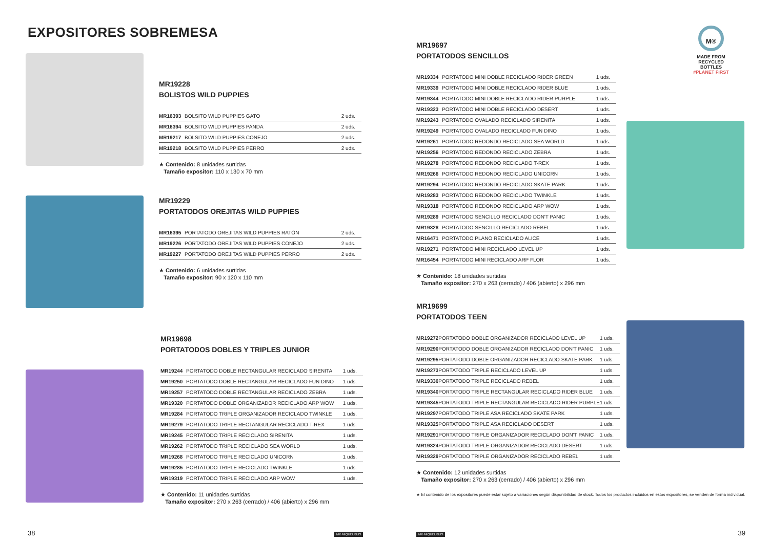EXPOSITORES SOBREMESA
MR19228
BOLISTOS WILD PUPPIES
| MR16393 | BOLSITO WILD PUPPIES GATO | 2 uds. |
| MR16394 | BOLSITO WILD PUPPIES PANDA | 2 uds. |
| MR19217 | BOLSITO WILD PUPPIES CONEJO | 2 uds. |
| MR19218 | BOLSITO WILD PUPPIES PERRO | 2 uds. |
★ Contenido: 8 unidades surtidas
Tamaño expositor: 110 x 130 x 70 mm
MR19229
PORTATODOS OREJITAS WILD PUPPIES
| MR16395 | PORTATODO OREJITAS WILD PUPPIES RATÓN | 2 uds. |
| MR19226 | PORTATODO OREJITAS WILD PUPPIES CONEJO | 2 uds. |
| MR19227 | PORTATODO OREJITAS WILD PUPPIES PERRO | 2 uds. |
★ Contenido: 6 unidades surtidas
Tamaño expositor: 90 x 120 x 110 mm
MR19698
PORTATODOS DOBLES Y TRIPLES JUNIOR
| MR19244 | PORTATODO DOBLE RECTANGULAR RECICLADO SIRENITA | 1 uds. |
| MR19250 | PORTATODO DOBLE RECTANGULAR RECICLADO FUN DINO | 1 uds. |
| MR19257 | PORTATODO DOBLE RECTANGULAR RECICLADO ZEBRA | 1 uds. |
| MR19320 | PORTATODO DOBLE ORGANIZADOR RECICLADO ARP WOW | 1 uds. |
| MR19284 | PORTATODO TRIPLE ORGANIZADOR RECICLADO TWINKLE | 1 uds. |
| MR19279 | PORTATODO TRIPLE RECTANGULAR RECICLADO T-REX | 1 uds. |
| MR19245 | PORTATODO TRIPLE RECICLADO SIRENITA | 1 uds. |
| MR19262 | PORTATODO TRIPLE RECICLADO SEA WORLD | 1 uds. |
| MR19268 | PORTATODO TRIPLE RECICLADO UNICORN | 1 uds. |
| MR19285 | PORTATODO TRIPLE RECICLADO TWINKLE | 1 uds. |
| MR19319 | PORTATODO TRIPLE RECICLADO ARP WOW | 1 uds. |
★ Contenido: 11 unidades surtidas
Tamaño expositor: 270 x 263 (cerrado) / 406 (abierto) x 296 mm
38 M® MIQUELRIUS
MR19697
PORTATODOS SENCILLOS
| MR19334 | PORTATODO MINI DOBLE RECICLADO RIDER GREEN | 1 uds. |
| MR19339 | PORTATODO MINI DOBLE RECICLADO RIDER BLUE | 1 uds. |
| MR19344 | PORTATODO MINI DOBLE RECICLADO RIDER PURPLE | 1 uds. |
| MR19323 | PORTATODO MINI DOBLE RECICLADO DESERT | 1 uds. |
| MR19243 | PORTATODO OVALADO RECICLADO SIRENITA | 1 uds. |
| MR19249 | PORTATODO OVALADO RECICLADO FUN DINO | 1 uds. |
| MR19261 | PORTATODO REDONDO RECICLADO SEA WORLD | 1 uds. |
| MR19256 | PORTATODO REDONDO RECICLADO ZEBRA | 1 uds. |
| MR19278 | PORTATODO REDONDO RECICLADO T-REX | 1 uds. |
| MR19266 | PORTATODO REDONDO RECICLADO UNICORN | 1 uds. |
| MR19294 | PORTATODO REDONDO RECICLADO SKATE PARK | 1 uds. |
| MR19283 | PORTATODO REDONDO RECICLADO TWINKLE | 1 uds. |
| MR19318 | PORTATODO REDONDO RECICLADO ARP WOW | 1 uds. |
| MR19289 | PORTATODO SENCILLO RECICLADO DON'T PANIC | 1 uds. |
| MR19328 | PORTATODO SENCILLO RECICLADO REBEL | 1 uds. |
| MR16471 | PORTATODO PLANO RECICLADO ALICE | 1 uds. |
| MR19271 | PORTATODO MINI RECICLADO LEVEL UP | 1 uds. |
| MR16454 | PORTATODO MINI RECICLADO ARP FLOR | 1 uds. |
★ Contenido: 18 unidades surtidas
Tamaño expositor: 270 x 263 (cerrado) / 406 (abierto) x 296 mm
MR19699
PORTATODOS TEEN
| MR19272 | PORTATODO DOBLE ORGANIZADOR RECICLADO LEVEL UP | 1 uds. |
| MR19290 | PORTATODO DOBLE ORGANIZADOR RECICLADO DON'T PANIC | 1 uds. |
| MR19295 | PORTATODO DOBLE ORGANIZADOR RECICLADO SKATE PARK | 1 uds. |
| MR19273 | PORTATODO TRIPLE RECICLADO LEVEL UP | 1 uds. |
| MR19330 | PORTATODO TRIPLE RECICLADO REBEL | 1 uds. |
| MR19340 | PORTATODO TRIPLE RECTANGULAR RECICLADO RIDER BLUE | 1 uds. |
| MR19345 | PORTATODO TRIPLE RECTANGULAR RECICLADO RIDER PURPLE | 1 uds. |
| MR19297 | PORTATODO TRIPLE ASA RECICLADO SKATE PARK | 1 uds. |
| MR19325 | PORTATODO TRIPLE ASA RECICLADO DESERT | 1 uds. |
| MR19291 | PORTATODO TRIPLE ORGANIZADOR RECICLADO DON'T PANIC | 1 uds. |
| MR19324 | PORTATODO TRIPLE ORGANIZADOR RECICLADO DESERT | 1 uds. |
| MR19329 | PORTATODO TRIPLE ORGANIZADOR RECICLADO REBEL | 1 uds. |
★ Contenido: 12 unidades surtidas
Tamaño expositor: 270 x 263 (cerrado) / 406 (abierto) x 296 mm
M®
MADE FROM RECYCLED BOTTLES
#PLANET FIRST
★ El contenido de los expositores puede estar sujeto a variaciones según disponibilidad de stock. Todos los productos incluidos en estos expositores, se venden de forma individual.
M® MIQUELRIUS 39